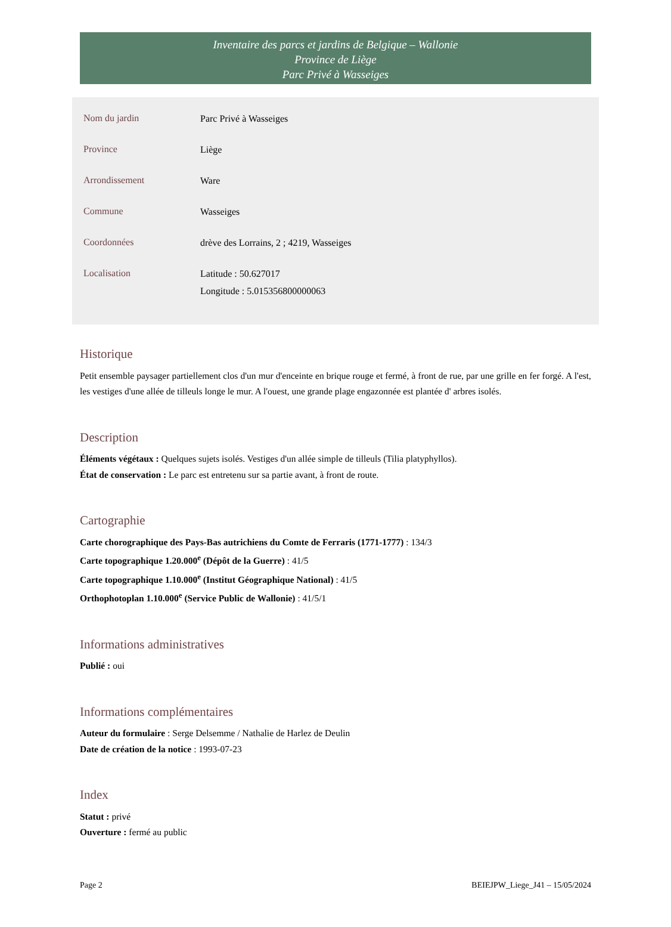Inventaire des parcs et jardins de Belgique – Wallonie
Province de Liège
Parc Privé à Wasseiges
| Nom du jardin | Parc Privé à Wasseiges |
| Province | Liège |
| Arrondissement | Ware |
| Commune | Wasseiges |
| Coordonnées | drève des Lorrains, 2 ; 4219, Wasseiges |
| Localisation | Latitude : 50.627017 Longitude : 5.015356800000063 |
Historique
Petit ensemble paysager partiellement clos d'un mur d'enceinte en brique rouge et fermé, à front de rue, par une grille en fer forgé. A l'est, les vestiges d'une allée de tilleuls longe le mur. A l'ouest, une grande plage engazonnée est plantée d' arbres isolés.
Description
Éléments végétaux : Quelques sujets isolés. Vestiges d'un allée simple de tilleuls (Tilia platyphyllos).
État de conservation : Le parc est entretenu sur sa partie avant, à front de route.
Cartographie
Carte chorographique des Pays-Bas autrichiens du Comte de Ferraris (1771-1777) : 134/3
Carte topographique 1.20.000<sup>e</sup> (Dépôt de la Guerre) : 41/5
Carte topographique 1.10.000<sup>e</sup> (Institut Géographique National) : 41/5
Orthophotoplan 1.10.000<sup>e</sup> (Service Public de Wallonie) : 41/5/1
Informations administratives
Publié : oui
Informations complémentaires
Auteur du formulaire : Serge Delsemme / Nathalie de Harlez de Deulin
Date de création de la notice : 1993-07-23
Index
Statut : privé
Ouverture : fermé au public
Page 2 BEIEJPW_Liege_J41 – 15/05/2024